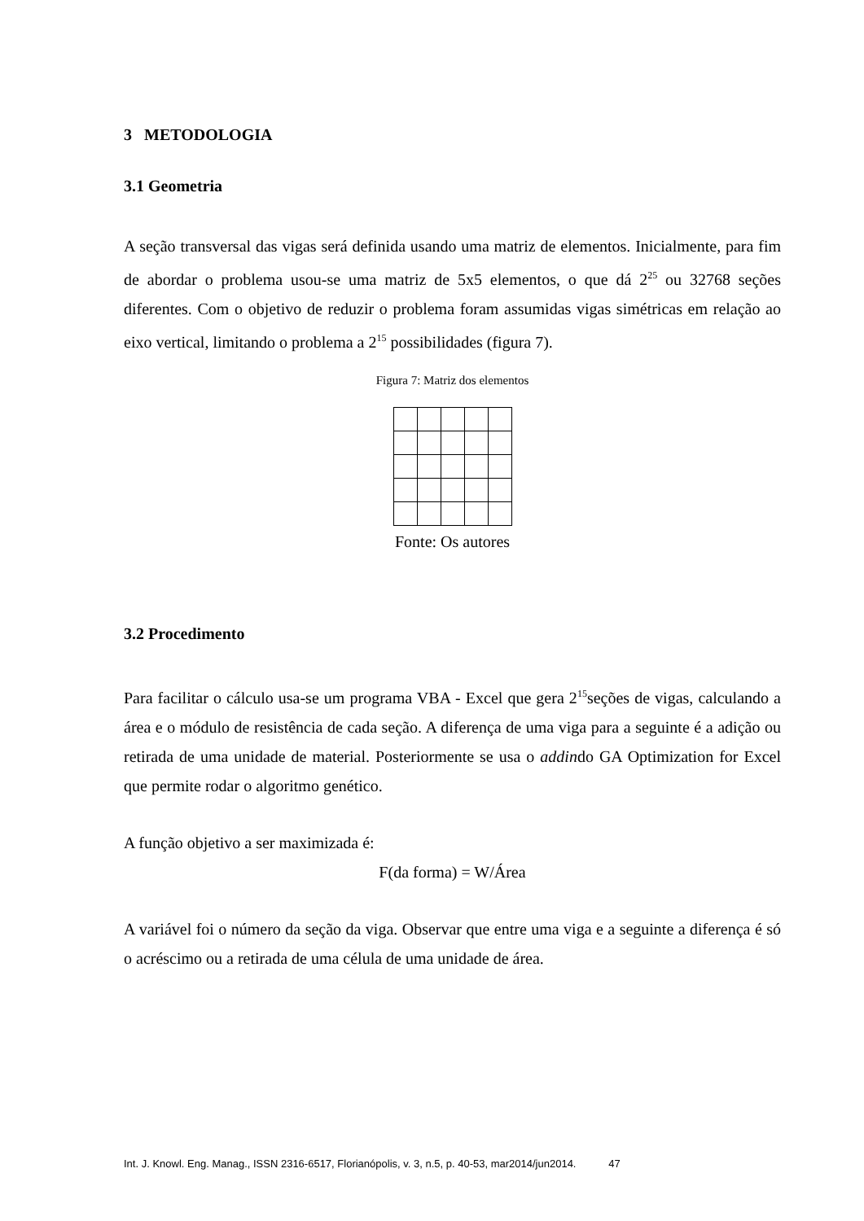3 METODOLOGIA
3.1 Geometria
A seção transversal das vigas será definida usando uma matriz de elementos. Inicialmente, para fim de abordar o problema usou-se uma matriz de 5x5 elementos, o que dá 2<sup>25</sup> ou 32768 seções diferentes. Com o objetivo de reduzir o problema foram assumidas vigas simétricas em relação ao eixo vertical, limitando o problema a 2<sup>15</sup> possibilidades (figura 7).
Figura 7: Matriz dos elementos
Fonte: Os autores
3.2 Procedimento
Para facilitar o cálculo usa-se um programa VBA - Excel que gera 2<sup>15</sup>seções de vigas, calculando a área e o módulo de resistência de cada seção. A diferença de uma viga para a seguinte é a adição ou retirada de uma unidade de material. Posteriormente se usa o addindo GA Optimization for Excel que permite rodar o algoritmo genético.
A função objetivo a ser maximizada é:
F(da forma) = W/Área
A variável foi o número da seção da viga. Observar que entre uma viga e a seguinte a diferença é só o acréscimo ou a retirada de uma célula de uma unidade de área.
Int. J. Knowl. Eng. Manag., ISSN 2316-6517, Florianópolis, v. 3, n.5, p. 40-53, mar2014/jun2014. 47